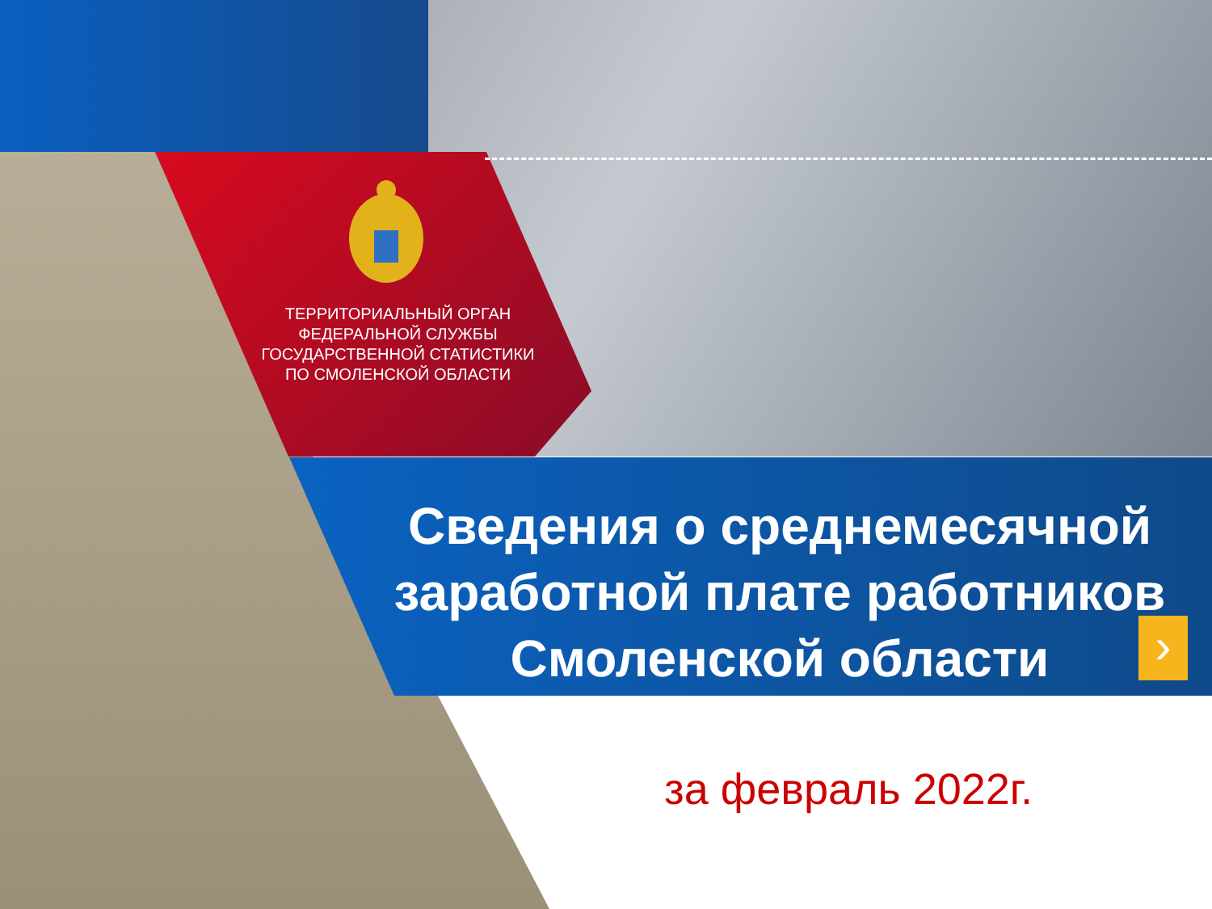ТЕРРИТОРИАЛЬНЫЙ ОРГАН
ФЕДЕРАЛЬНОЙ СЛУЖБЫ
ГОСУДАРСТВЕННОЙ СТАТИСТИКИ
ПО СМОЛЕНСКОЙ ОБЛАСТИ
Сведения о среднемесячной заработной плате работников Смоленской области
›
за февраль 2022г.